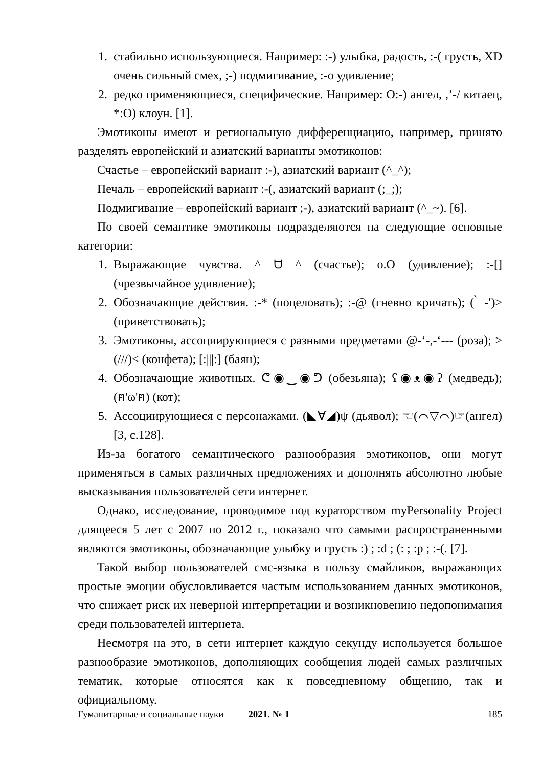1. стабильно использующиеся. Например: :-) улыбка, радость, :-( грусть, XD очень сильный смех, ;-) подмигивание, :-o удивление;
2. редко применяющиеся, специфические. Например: O:-) ангел, ,’-/ китаец, *:O) клоун. [1].
Эмотиконы имеют и региональную дифференциацию, например, принято разделять европейский и азиатский варианты эмотиконов:
Счастье – европейский вариант :-), азиатский вариант (^_^);
Печаль – европейский вариант :-(, азиатский вариант (;_;);
Подмигивание – европейский вариант ;-), азиатский вариант (^_~). [6].
По своей семантике эмотиконы подразделяются на следующие основные категории:
1. Выражающие чувства. ^ ᗨ ^ (счастье); o.O (удивление); :-[] (чрезвычайное удивление);
2. Обозначающие действия. :-* (поцеловать); :-@ (гневно кричать); ( ̀ -′)> (приветствовать);
3. Эмотиконы, ассоциирующиеся с разными предметами @-‘-,-‘--- (роза); >(///)< (конфета); [:|||:] (баян);
4. Обозначающие животных. ᕦ◉‿◉ᕤ (обезьяна); ʕ◉ᴥ◉ʔ (медведь); (ฅ'ω'ฅ) (кот);
5. Ассоциирующиеся с персонажами. (◣∀◢)ψ (дьявол); ☜(⌒▽⌒)☞(ангел) [3, с.128].
Из-за богатого семантического разнообразия эмотиконов, они могут применяться в самых различных предложениях и дополнять абсолютно любые высказывания пользователей сети интернет.
Однако, исследование, проводимое под кураторством myPersonality Project длящееся 5 лет с 2007 по 2012 г., показало что самыми распространенными являются эмотиконы, обозначающие улыбку и грусть :) ; :d ; (: ; :p ; :-(. [7].
Такой выбор пользователей смс-языка в пользу смайликов, выражающих простые эмоции обусловливается частым использованием данных эмотиконов, что снижает риск их неверной интерпретации и возникновению недопонимания среди пользователей интернета.
Несмотря на это, в сети интернет каждую секунду используется большое разнообразие эмотиконов, дополняющих сообщения людей самых различных тематик, которые относятся как к повседневному общению, так и официальному.
Гуманитарные и социальные науки 2021. № 1 185